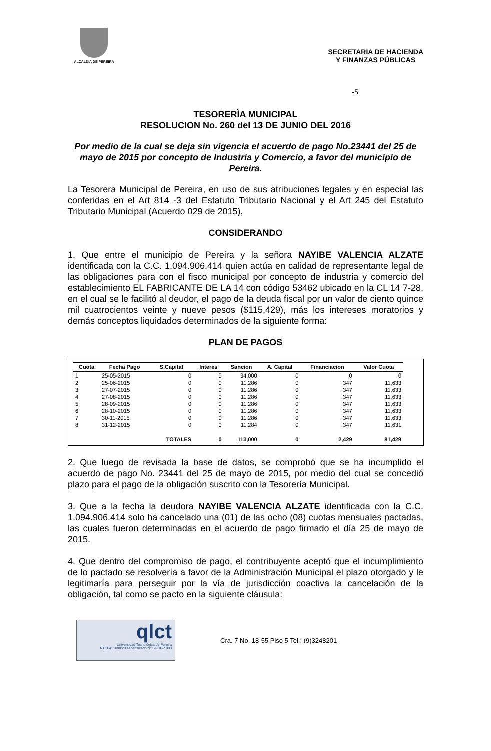ALCALDIA DE PEREIRA
SECRETARIA DE HACIENDA
Y FINANZAS PÚBLICAS
-5
TESORERÌA MUNICIPAL
RESOLUCION No. 260 del 13 DE JUNIO DEL 2016
Por medio de la cual se deja sin vigencia el acuerdo de pago No.23441 del 25 de mayo de 2015 por concepto de Industria y Comercio, a favor del municipio de Pereira.
La Tesorera Municipal de Pereira, en uso de sus atribuciones legales y en especial las conferidas en el Art 814 -3 del Estatuto Tributario Nacional y el Art 245 del Estatuto Tributario Municipal (Acuerdo 029 de 2015),
CONSIDERANDO
1. Que entre el municipio de Pereira y la señora NAYIBE VALENCIA ALZATE identificada con la C.C. 1.094.906.414 quien actúa en calidad de representante legal de las obligaciones para con el fisco municipal por concepto de industria y comercio del establecimiento EL FABRICANTE DE LA 14 con código 53462 ubicado en la CL 14 7-28, en el cual se le facilitó al deudor, el pago de la deuda fiscal por un valor de ciento quince mil cuatrocientos veinte y nueve pesos ($115,429), más los intereses moratorios y demás conceptos liquidados determinados de la siguiente forma:
PLAN DE PAGOS
| Cuota | Fecha Pago | S.Capital | Interes | Sancion | A. Capital | Financiacion | Valor Cuota |
| --- | --- | --- | --- | --- | --- | --- | --- |
| 1 | 25-05-2015 | 0 | 0 | 34,000 | 0 | 0 | 0 |
| 2 | 25-06-2015 | 0 | 0 | 11,286 | 0 | 347 | 11,633 |
| 3 | 27-07-2015 | 0 | 0 | 11,286 | 0 | 347 | 11,633 |
| 4 | 27-08-2015 | 0 | 0 | 11,286 | 0 | 347 | 11,633 |
| 5 | 28-09-2015 | 0 | 0 | 11,286 | 0 | 347 | 11,633 |
| 6 | 28-10-2015 | 0 | 0 | 11,286 | 0 | 347 | 11,633 |
| 7 | 30-11-2015 | 0 | 0 | 11,286 | 0 | 347 | 11,633 |
| 8 | 31-12-2015 | 0 | 0 | 11,284 | 0 | 347 | 11,631 |
| | | TOTALES | 0 | 113,000 | 0 | 2,429 | 81,429 |
2. Que luego de revisada la base de datos, se comprobó que se ha incumplido el acuerdo de pago No. 23441 del 25 de mayo de 2015, por medio del cual se concedió plazo para el pago de la obligación suscrito con la Tesorería Municipal.
3. Que a la fecha la deudora NAYIBE VALENCIA ALZATE identificada con la C.C. 1.094.906.414 solo ha cancelado una (01) de las ocho (08) cuotas mensuales pactadas, las cuales fueron determinadas en el acuerdo de pago firmado el día 25 de mayo de 2015.
4. Que dentro del compromiso de pago, el contribuyente aceptó que el incumplimiento de lo pactado se resolvería a favor de la Administración Municipal el plazo otorgado y le legitimaría para perseguir por la vía de jurisdicción coactiva la cancelación de la obligación, tal como se pacto en la siguiente cláusula:
qlct
Universidad Tecnológica de Pereira
NTCGP 1000:2009 certificado Nº SGCGP 008
Cra. 7 No. 18-55 Piso 5 Tel.: (9)3248201